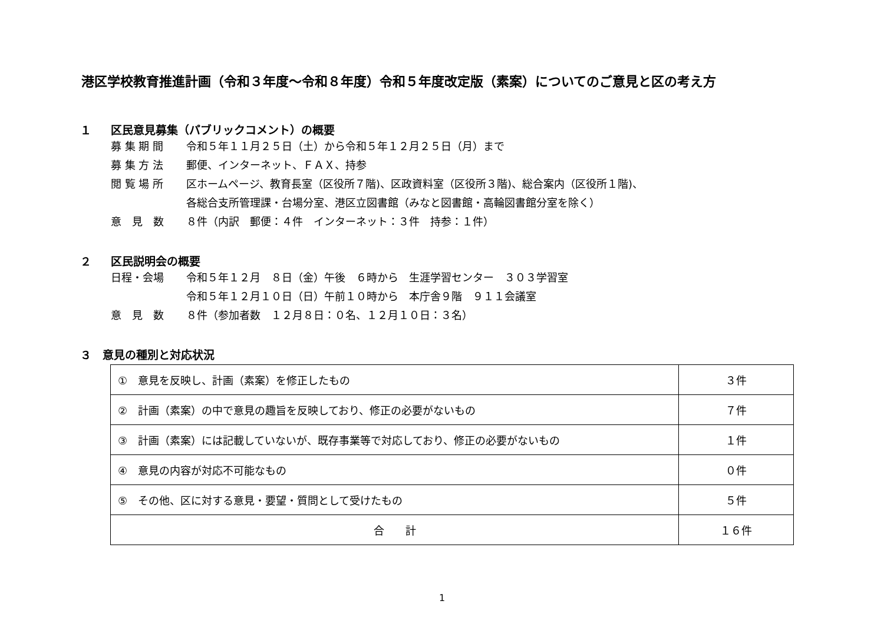港区学校教育推進計画（令和３年度～令和８年度）令和５年度改定版（素案）についてのご意見と区の考え方
１ 区民意見募集（パブリックコメント）の概要
募 集 期 間 令和５年１１月２５日（土）から令和５年１２月２５日（月）まで
募 集 方 法 郵便、インターネット、ＦＡＸ、持参
閲 覧 場 所 区ホームページ、教育長室（区役所７階)、区政資料室（区役所３階)、総合案内（区役所１階)、
各総合支所管理課・台場分室、港区立図書館（みなと図書館・高輪図書館分室を除く）
意　見　数 ８件（内訳　郵便：４件　インターネット：３件　持参：１件）
２ 区民説明会の概要
日程・会場 令和５年１２月　８日（金）午後　６時から　生涯学習センター　３０３学習室
令和５年１２月１０日（日）午前１０時から　本庁舎９階　９１１会議室
意　見　数 ８件（参加者数　１２月８日：０名、１２月１０日：３名）
３ 意見の種別と対応状況
| ① 意見を反映し、計画（素案）を修正したもの | ３件 |
| ② 計画（素案）の中で意見の趣旨を反映しており、修正の必要がないもの | ７件 |
| ③ 計画（素案）には記載していないが、既存事業等で対応しており、修正の必要がないもの | １件 |
| ④ 意見の内容が対応不可能なもの | ０件 |
| ⑤ その他、区に対する意見・要望・質問として受けたもの | ５件 |
| 合 計 | １６件 |
1